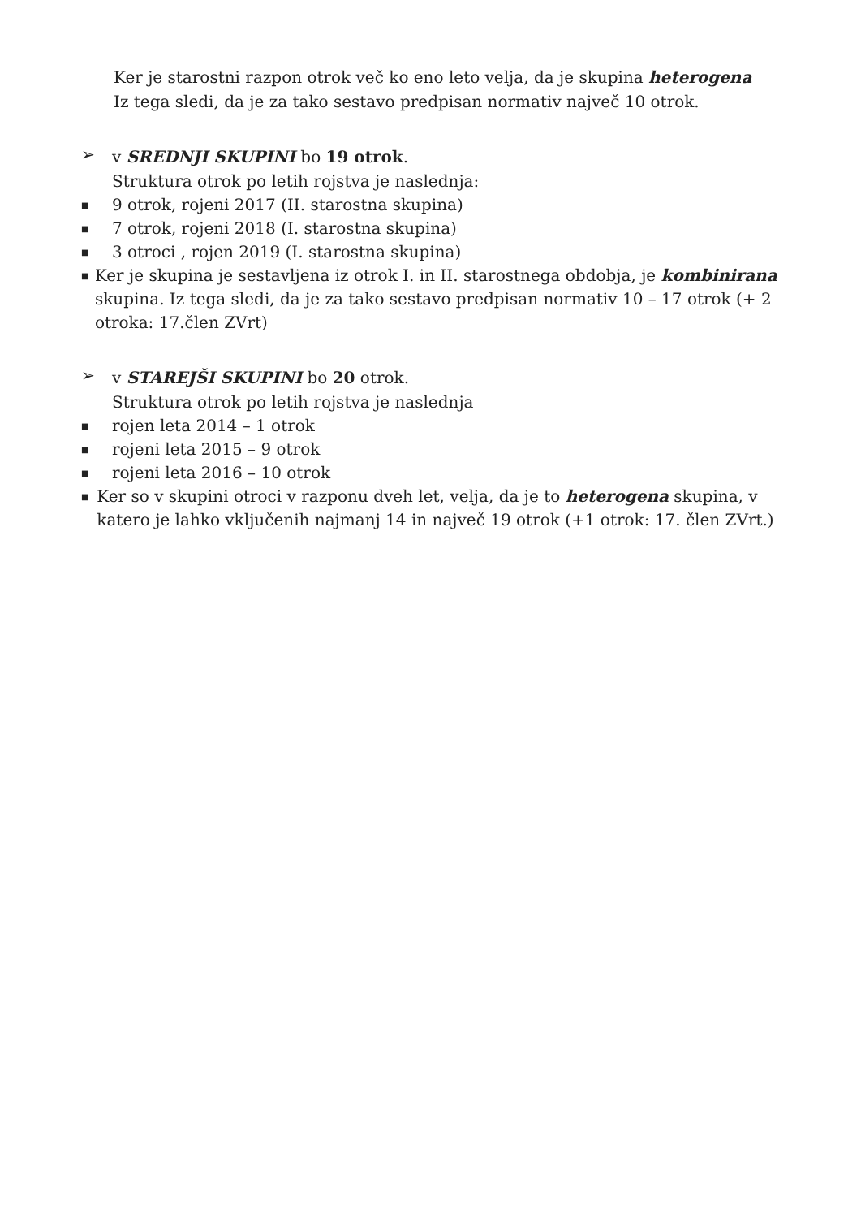Ker je starostni razpon otrok več ko eno leto velja, da je skupina heterogena
Iz tega sledi, da je za tako sestavo predpisan normativ največ 10 otrok.
➢
v SREDNJI SKUPINI bo 19 otrok.
Struktura otrok po letih rojstva je naslednja:
■ 9 otrok, rojeni 2017 (II. starostna skupina)
■ 7 otrok, rojeni 2018 (I. starostna skupina)
■ 3 otroci , rojen 2019 (I. starostna skupina)
■ Ker je skupina je sestavljena iz otrok I. in II. starostnega obdobja, je kombinirana skupina. Iz tega sledi, da je za tako sestavo predpisan normativ 10 – 17 otrok (+ 2 otroka: 17.člen ZVrt)
➢
v STAREJŠI SKUPINI bo 20 otrok.
Struktura otrok po letih rojstva je naslednja
■ rojen leta 2014 – 1 otrok
■ rojeni leta 2015 – 9 otrok
■ rojeni leta 2016 – 10 otrok
■ Ker so v skupini otroci v razponu dveh let, velja, da je to heterogena skupina, v katero je lahko vključenih najmanj 14 in največ 19 otrok (+1 otrok: 17. člen ZVrt.)